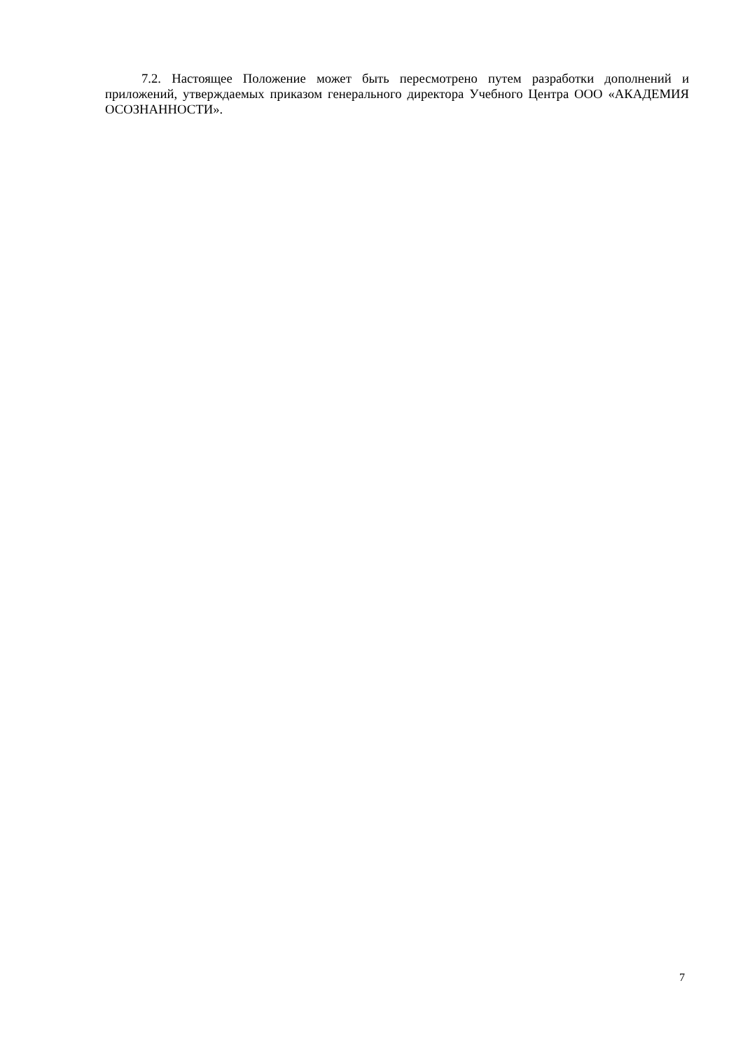7.2. Настоящее Положение может быть пересмотрено путем разработки дополнений и приложений, утверждаемых приказом генерального директора Учебного Центра ООО «АКАДЕМИЯ ОСОЗНАННОСТИ».
7